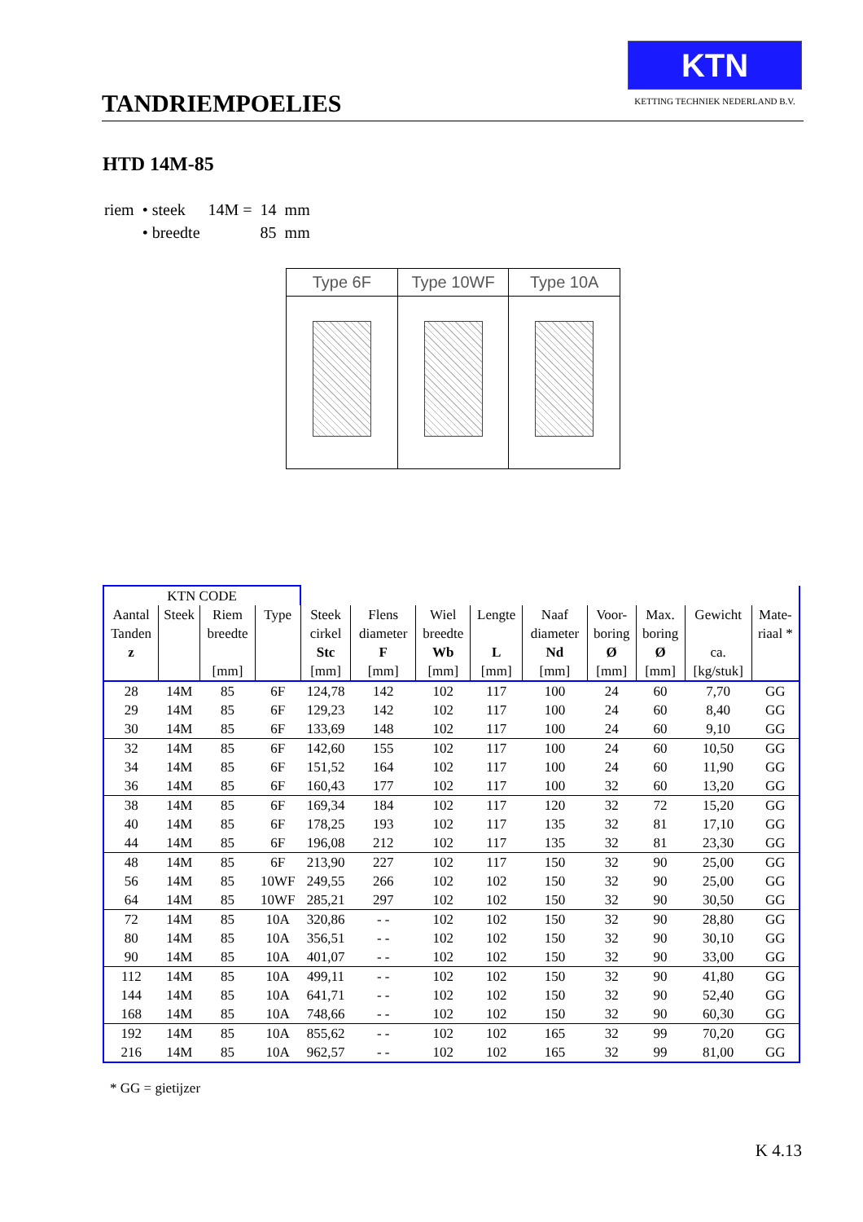TANDRIEMPOELIES
KTN
KETTING TECHNIEK NEDERLAND B.V.
HTD 14M-85
| riem | • steek | 14M = | 14 | mm |
| | • breedte | | 85 | mm |
Type 6F Type 10WF Type 10A
| KTN CODE | | | | | | | | | | | | |
| --- | --- | --- | --- | --- | --- | --- | --- | --- | --- | --- | --- | --- |
| Aantal | Steek | Riem | Type | Steek | Flens | Wiel | Lengte | Naaf | Voor- | Max. | Gewicht | Mate- |
| Tanden | | breedte | | cirkel | diameter | breedte | | diameter | boring | boring | | riaal * |
| z | | | | Stc | F | Wb | L | Nd | Ø | Ø | ca. | |
| | | [mm] | | [mm] | [mm] | [mm] | [mm] | [mm] | [mm] | [mm] | [kg/stuk] | |
| 28 | 14M | 85 | 6F | 124,78 | 142 | 102 | 117 | 100 | 24 | 60 | 7,70 | GG |
| 29 | 14M | 85 | 6F | 129,23 | 142 | 102 | 117 | 100 | 24 | 60 | 8,40 | GG |
| 30 | 14M | 85 | 6F | 133,69 | 148 | 102 | 117 | 100 | 24 | 60 | 9,10 | GG |
| 32 | 14M | 85 | 6F | 142,60 | 155 | 102 | 117 | 100 | 24 | 60 | 10,50 | GG |
| 34 | 14M | 85 | 6F | 151,52 | 164 | 102 | 117 | 100 | 24 | 60 | 11,90 | GG |
| 36 | 14M | 85 | 6F | 160,43 | 177 | 102 | 117 | 100 | 32 | 60 | 13,20 | GG |
| 38 | 14M | 85 | 6F | 169,34 | 184 | 102 | 117 | 120 | 32 | 72 | 15,20 | GG |
| 40 | 14M | 85 | 6F | 178,25 | 193 | 102 | 117 | 135 | 32 | 81 | 17,10 | GG |
| 44 | 14M | 85 | 6F | 196,08 | 212 | 102 | 117 | 135 | 32 | 81 | 23,30 | GG |
| 48 | 14M | 85 | 6F | 213,90 | 227 | 102 | 117 | 150 | 32 | 90 | 25,00 | GG |
| 56 | 14M | 85 | 10WF | 249,55 | 266 | 102 | 102 | 150 | 32 | 90 | 25,00 | GG |
| 64 | 14M | 85 | 10WF | 285,21 | 297 | 102 | 102 | 150 | 32 | 90 | 30,50 | GG |
| 72 | 14M | 85 | 10A | 320,86 | - - | 102 | 102 | 150 | 32 | 90 | 28,80 | GG |
| 80 | 14M | 85 | 10A | 356,51 | - - | 102 | 102 | 150 | 32 | 90 | 30,10 | GG |
| 90 | 14M | 85 | 10A | 401,07 | - - | 102 | 102 | 150 | 32 | 90 | 33,00 | GG |
| 112 | 14M | 85 | 10A | 499,11 | - - | 102 | 102 | 150 | 32 | 90 | 41,80 | GG |
| 144 | 14M | 85 | 10A | 641,71 | - - | 102 | 102 | 150 | 32 | 90 | 52,40 | GG |
| 168 | 14M | 85 | 10A | 748,66 | - - | 102 | 102 | 150 | 32 | 90 | 60,30 | GG |
| 192 | 14M | 85 | 10A | 855,62 | - - | 102 | 102 | 165 | 32 | 99 | 70,20 | GG |
| 216 | 14M | 85 | 10A | 962,57 | - - | 102 | 102 | 165 | 32 | 99 | 81,00 | GG |
* GG = gietijzer
K 4.13